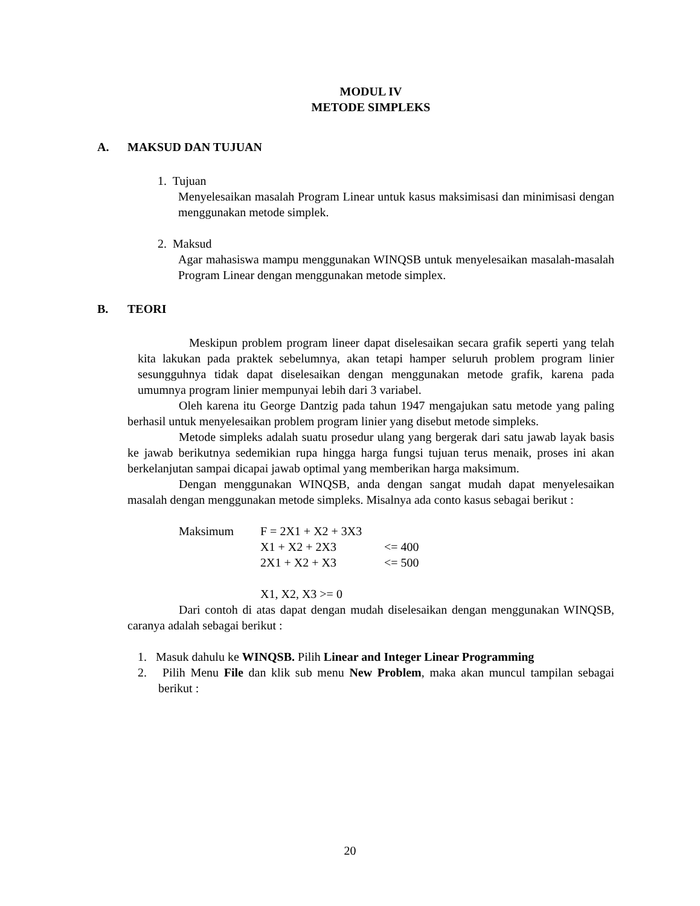MODUL IV
METODE SIMPLEKS
A. MAKSUD DAN TUJUAN
1. Tujuan
Menyelesaikan masalah Program Linear untuk kasus maksimisasi dan minimisasi dengan menggunakan metode simplek.
2. Maksud
Agar mahasiswa mampu menggunakan WINQSB untuk menyelesaikan masalah-masalah Program Linear dengan menggunakan metode simplex.
B. TEORI
Meskipun problem program lineer dapat diselesaikan secara grafik seperti yang telah kita lakukan pada praktek sebelumnya, akan tetapi hamper seluruh problem program linier sesungguhnya tidak dapat diselesaikan dengan menggunakan metode grafik, karena pada umumnya program linier mempunyai lebih dari 3 variabel.
Oleh karena itu George Dantzig pada tahun 1947 mengajukan satu metode yang paling berhasil untuk menyelesaikan problem program linier yang disebut metode simpleks.
Metode simpleks adalah suatu prosedur ulang yang bergerak dari satu jawab layak basis ke jawab berikutnya sedemikian rupa hingga harga fungsi tujuan terus menaik, proses ini akan berkelanjutan sampai dicapai jawab optimal yang memberikan harga maksimum.
Dengan menggunakan WINQSB, anda dengan sangat mudah dapat menyelesaikan masalah dengan menggunakan metode simpleks. Misalnya ada conto kasus sebagai berikut :
| Maksimum | F = 2X1 + X2 + 3X3 | |
| | X1 + X2 + 2X3 | <= 400 |
| | 2X1 + X2 + X3 | <= 500 |
| | X1, X2, X3 >= 0 | |
Dari contoh di atas dapat dengan mudah diselesaikan dengan menggunakan WINQSB, caranya adalah sebagai berikut :
1. Masuk dahulu ke WINQSB. Pilih Linear and Integer Linear Programming
2. Pilih Menu File dan klik sub menu New Problem, maka akan muncul tampilan sebagai berikut :
20